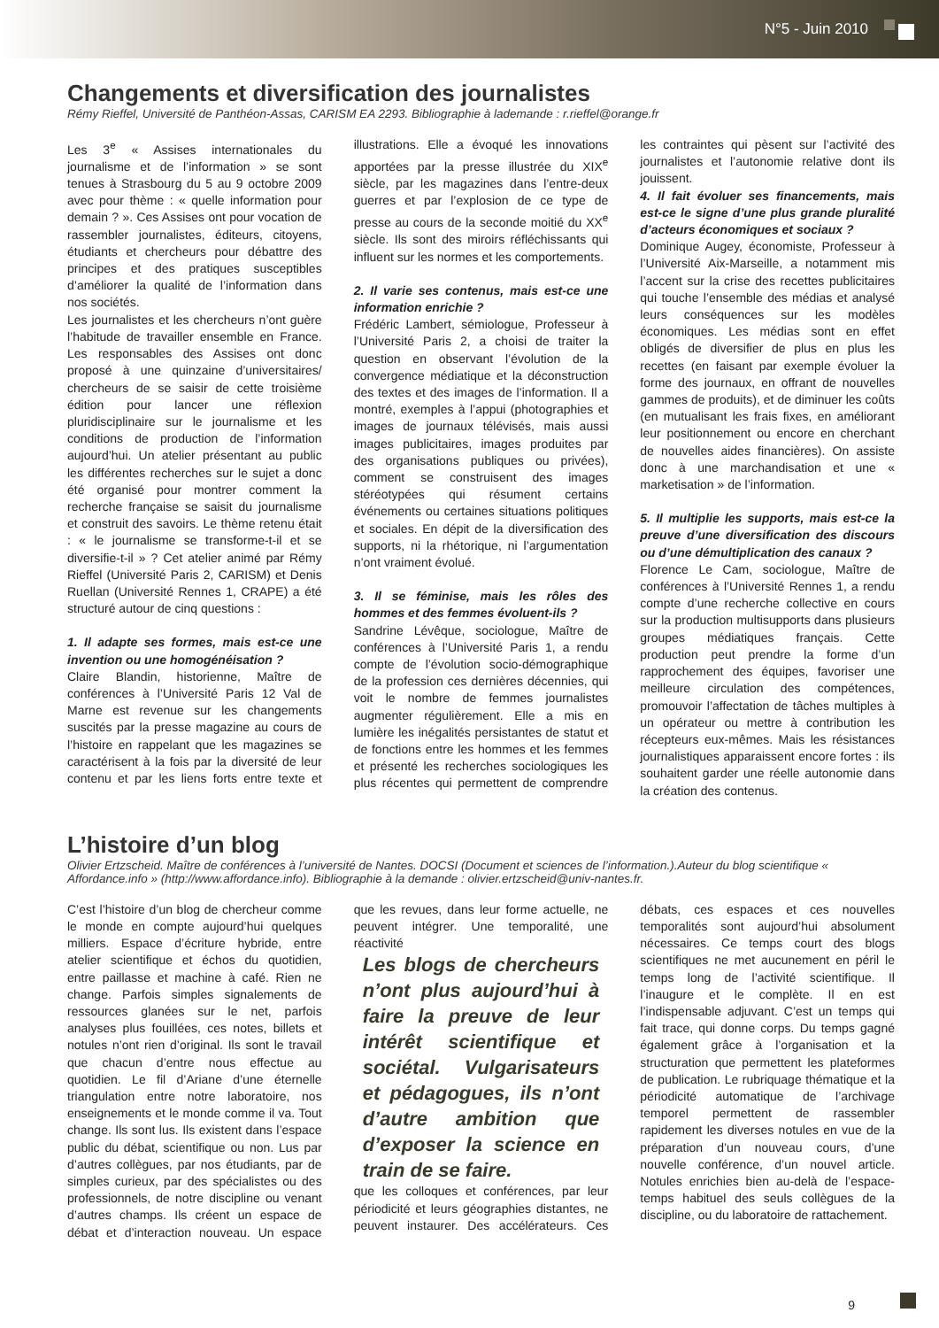N°5 - Juin 2010
Changements et diversification des journalistes
Rémy Rieffel, Université de Panthéon-Assas, CARISM EA 2293. Bibliographie à lademande : r.rieffel@orange.fr
Les 3<sup>e</sup> « Assises internationales du journalisme et de l’information » se sont tenues à Strasbourg du 5 au 9 octobre 2009 avec pour thème : « quelle information pour demain ? ». Ces Assises ont pour vocation de rassembler journalistes, éditeurs, citoyens, étudiants et chercheurs pour débattre des principes et des pratiques susceptibles d’améliorer la qualité de l’information dans nos sociétés.
Les journalistes et les chercheurs n’ont guère l’habitude de travailler ensemble en France. Les responsables des Assises ont donc proposé à une quinzaine d’universitaires/ chercheurs de se saisir de cette troisième édition pour lancer une réflexion pluridisciplinaire sur le journalisme et les conditions de production de l’information aujourd’hui. Un atelier présentant au public les différentes recherches sur le sujet a donc été organisé pour montrer comment la recherche française se saisit du journalisme et construit des savoirs. Le thème retenu était : « le journalisme se transforme-t-il et se diversifie-t-il » ? Cet atelier animé par Rémy Rieffel (Université Paris 2, CARISM) et Denis Ruellan (Université Rennes 1, CRAPE) a été structuré autour de cinq questions :
1. Il adapte ses formes, mais est-ce une invention ou une homogénéisation ?
Claire Blandin, historienne, Maître de conférences à l’Université Paris 12 Val de Marne est revenue sur les changements suscités par la presse magazine au cours de l’histoire en rappelant que les magazines se caractérisent à la fois par la diversité de leur contenu et par les liens forts entre texte et illustrations. Elle a évoqué les innovations apportées par la presse illustrée du XIX<sup>e</sup> siècle, par les magazines dans l’entre-deux guerres et par l’explosion de ce type de presse au cours de la seconde moitié du XX<sup>e</sup> siècle. Ils sont des miroirs réfléchissants qui influent sur les normes et les comportements.
2. Il varie ses contenus, mais est-ce une information enrichie ?
Frédéric Lambert, sémiologue, Professeur à l’Université Paris 2, a choisi de traiter la question en observant l’évolution de la convergence médiatique et la déconstruction des textes et des images de l’information. Il a montré, exemples à l’appui (photographies et images de journaux télévisés, mais aussi images publicitaires, images produites par des organisations publiques ou privées), comment se construisent des images stéréotypées qui résument certains événements ou certaines situations politiques et sociales. En dépit de la diversification des supports, ni la rhétorique, ni l’argumentation n’ont vraiment évolué.
3. Il se féminise, mais les rôles des hommes et des femmes évoluent-ils ?
Sandrine Lévêque, sociologue, Maître de conférences à l’Université Paris 1, a rendu compte de l’évolution socio-démographique de la profession ces dernières décennies, qui voit le nombre de femmes journalistes augmenter régulièrement. Elle a mis en lumière les inégalités persistantes de statut et de fonctions entre les hommes et les femmes et présenté les recherches sociologiques les plus récentes qui permettent de comprendre les contraintes qui pèsent sur l’activité des journalistes et l’autonomie relative dont ils jouissent.
4. Il fait évoluer ses financements, mais est-ce le signe d’une plus grande pluralité d’acteurs économiques et sociaux ?
Dominique Augey, économiste, Professeur à l’Université Aix-Marseille, a notamment mis l’accent sur la crise des recettes publicitaires qui touche l’ensemble des médias et analysé leurs conséquences sur les modèles économiques. Les médias sont en effet obligés de diversifier de plus en plus les recettes (en faisant par exemple évoluer la forme des journaux, en offrant de nouvelles gammes de produits), et de diminuer les coûts (en mutualisant les frais fixes, en améliorant leur positionnement ou encore en cherchant de nouvelles aides financières). On assiste donc à une marchandisation et une « marketisation » de l’information.
5. Il multiplie les supports, mais est-ce la preuve d’une diversification des discours ou d’une démultiplication des canaux ?
Florence Le Cam, sociologue, Maître de conférences à l’Université Rennes 1, a rendu compte d’une recherche collective en cours sur la production multisupports dans plusieurs groupes médiatiques français. Cette production peut prendre la forme d’un rapprochement des équipes, favoriser une meilleure circulation des compétences, promouvoir l’affectation de tâches multiples à un opérateur ou mettre à contribution les récepteurs eux-mêmes. Mais les résistances journalistiques apparaissent encore fortes : ils souhaitent garder une réelle autonomie dans la création des contenus.
L’histoire d’un blog
Olivier Ertzscheid. Maître de conférences à l’université de Nantes. DOCSI (Document et sciences de l’information.).Auteur du blog scientifique « Affordance.info » (http://www.affordance.info). Bibliographie à la demande : olivier.ertzscheid@univ-nantes.fr.
C’est l’histoire d’un blog de chercheur comme le monde en compte aujourd’hui quelques milliers. Espace d’écriture hybride, entre atelier scientifique et échos du quotidien, entre paillasse et machine à café. Rien ne change. Parfois simples signalements de ressources glanées sur le net, parfois analyses plus fouillées, ces notes, billets et notules n’ont rien d’original. Ils sont le travail que chacun d’entre nous effectue au quotidien. Le fil d’Ariane d’une éternelle triangulation entre notre laboratoire, nos enseignements et le monde comme il va. Tout change. Ils sont lus. Ils existent dans l’espace public du débat, scientifique ou non. Lus par d’autres collègues, par nos étudiants, par de simples curieux, par des spécialistes ou des professionnels, de notre discipline ou venant d’autres champs. Ils créent un espace de débat et d’interaction nouveau. Un espace que les revues, dans leur forme actuelle, ne peuvent intégrer. Une temporalité, une réactivité
Les blogs de chercheurs n’ont plus aujourd’hui à faire la preuve de leur intérêt scientifique et sociétal. Vulgarisateurs et pédagogues, ils n’ont d’autre ambition que d’exposer la science en train de se faire.
que les colloques et conférences, par leur périodicité et leurs géographies distantes, ne peuvent instaurer. Des accélérateurs. Ces débats, ces espaces et ces nouvelles temporalités sont aujourd’hui absolument nécessaires. Ce temps court des blogs scientifiques ne met aucunement en péril le temps long de l’activité scientifique. Il l’inaugure et le complète. Il en est l’indispensable adjuvant. C’est un temps qui fait trace, qui donne corps. Du temps gagné également grâce à l’organisation et la structuration que permettent les plateformes de publication. Le rubriquage thématique et la périodicité automatique de l’archivage temporel permettent de rassembler rapidement les diverses notules en vue de la préparation d’un nouveau cours, d’une nouvelle conférence, d’un nouvel article. Notules enrichies bien au-delà de l’espace-temps habituel des seuls collègues de la discipline, ou du laboratoire de rattachement.
9